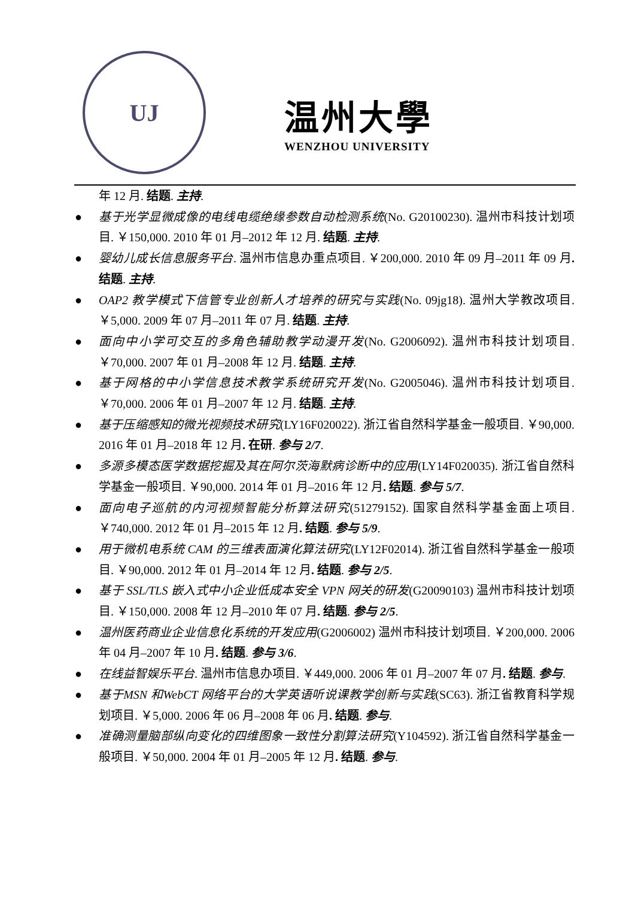UJ
温州大學
WENZHOU UNIVERSITY
年 12 月. 结题. 主持.
● 基于光学显微成像的电线电缆绝缘参数自动检测系统(No. G20100230). 温州市科技计划项目. ￥150,000. 2010 年 01 月–2012 年 12 月. 结题. 主持.
● 婴幼儿成长信息服务平台. 温州市信息办重点项目. ￥200,000. 2010 年 09 月–2011 年 09 月. 结题. 主持.
● OAP2 教学模式下信管专业创新人才培养的研究与实践(No. 09jg18). 温州大学教改项目. ￥5,000. 2009 年 07 月–2011 年 07 月. 结题. 主持.
● 面向中小学可交互的多角色辅助教学动漫开发(No. G2006092). 温州市科技计划项目. ￥70,000. 2007 年 01 月–2008 年 12 月. 结题. 主持.
● 基于网格的中小学信息技术教学系统研究开发(No. G2005046). 温州市科技计划项目. ￥70,000. 2006 年 01 月–2007 年 12 月. 结题. 主持.
● 基于压缩感知的微光视频技术研究(LY16F020022). 浙江省自然科学基金一般项目. ￥90,000. 2016 年 01 月–2018 年 12 月. 在研. 参与 2/7.
● 多源多模态医学数据挖掘及其在阿尔茨海默病诊断中的应用(LY14F020035). 浙江省自然科学基金一般项目. ￥90,000. 2014 年 01 月–2016 年 12 月. 结题. 参与 5/7.
● 面向电子巡航的内河视频智能分析算法研究(51279152). 国家自然科学基金面上项目. ￥740,000. 2012 年 01 月–2015 年 12 月. 结题. 参与 5/9.
● 用于微机电系统 CAM 的三维表面演化算法研究(LY12F02014). 浙江省自然科学基金一般项目. ￥90,000. 2012 年 01 月–2014 年 12 月. 结题. 参与 2/5.
● 基于 SSL/TLS 嵌入式中小企业低成本安全 VPN 网关的研发(G20090103) 温州市科技计划项目. ￥150,000. 2008 年 12 月–2010 年 07 月. 结题. 参与 2/5.
● 温州医药商业企业信息化系统的开发应用(G2006002) 温州市科技计划项目. ￥200,000. 2006 年 04 月–2007 年 10 月. 结题. 参与 3/6.
● 在线益智娱乐平台. 温州市信息办项目. ￥449,000. 2006 年 01 月–2007 年 07 月. 结题. 参与.
● 基于MSN 和WebCT 网络平台的大学英语听说课教学创新与实践(SC63). 浙江省教育科学规划项目. ￥5,000. 2006 年 06 月–2008 年 06 月. 结题. 参与.
● 准确测量脑部纵向变化的四维图象一致性分割算法研究(Y104592). 浙江省自然科学基金一般项目. ￥50,000. 2004 年 01 月–2005 年 12 月. 结题. 参与.